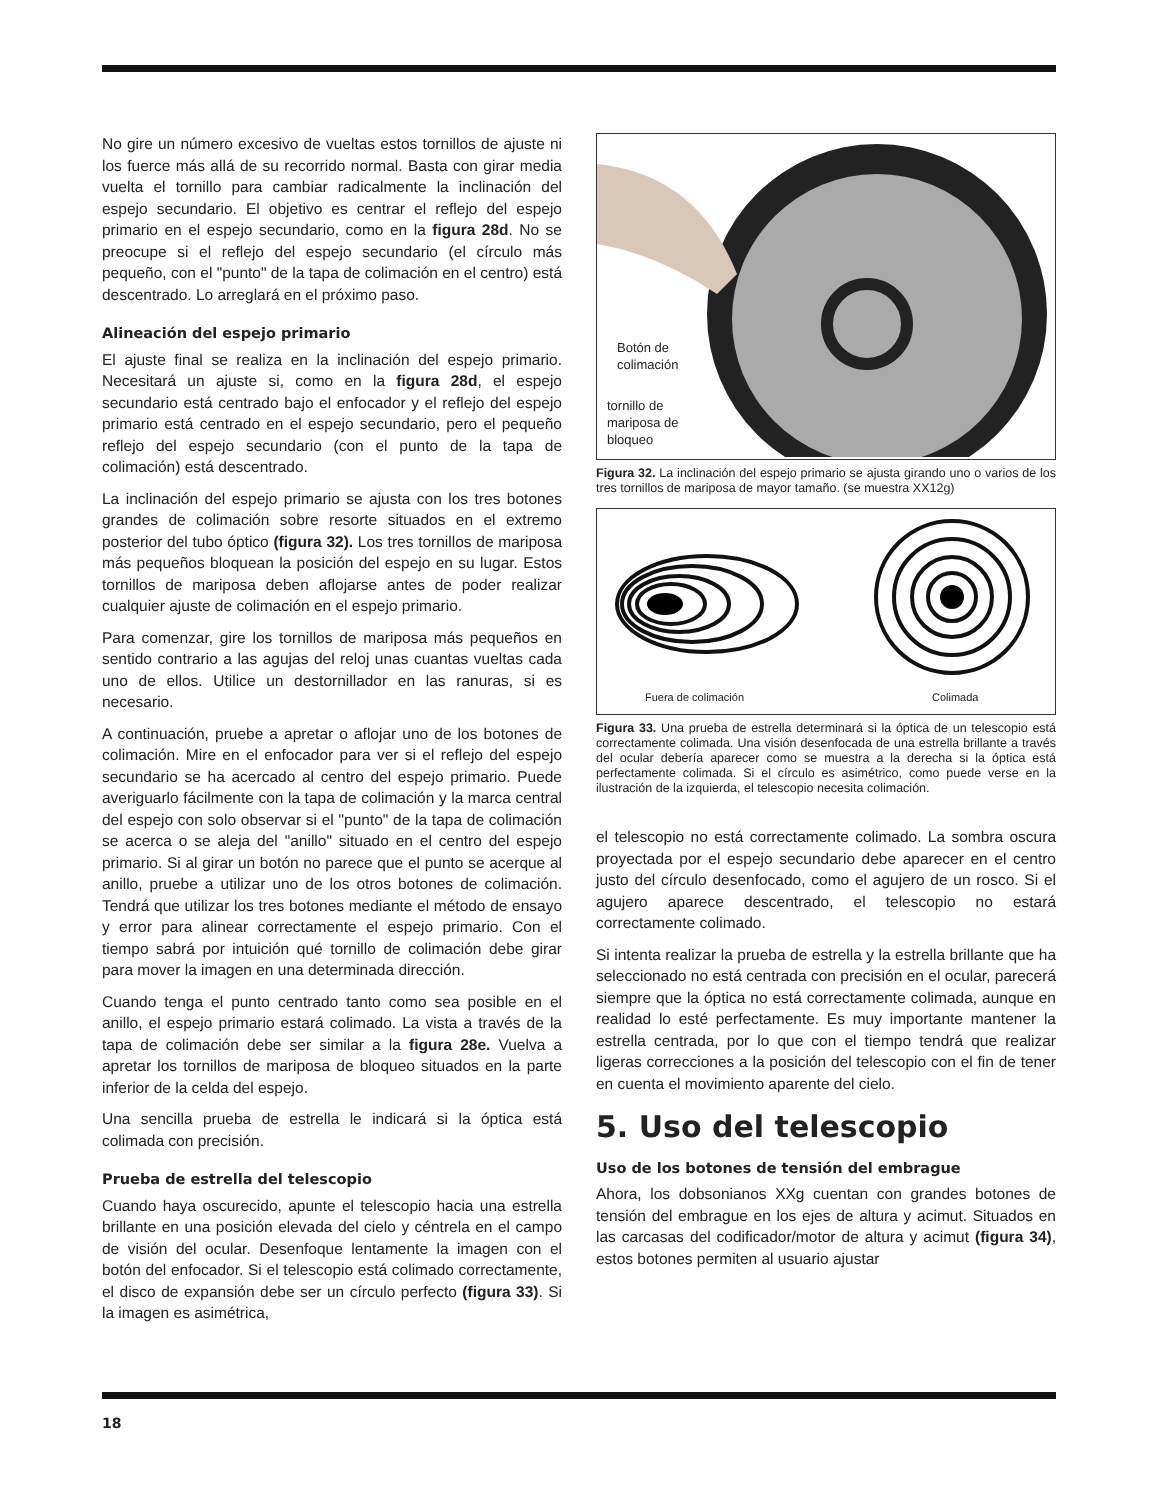No gire un número excesivo de vueltas estos tornillos de ajuste ni los fuerce más allá de su recorrido normal. Basta con girar media vuelta el tornillo para cambiar radicalmente la inclinación del espejo secundario. El objetivo es centrar el reflejo del espejo primario en el espejo secundario, como en la figura 28d. No se preocupe si el reflejo del espejo secundario (el círculo más pequeño, con el "punto" de la tapa de colimación en el centro) está descentrado. Lo arreglará en el próximo paso.
Alineación del espejo primario
El ajuste final se realiza en la inclinación del espejo primario. Necesitará un ajuste si, como en la figura 28d, el espejo secundario está centrado bajo el enfocador y el reflejo del espejo primario está centrado en el espejo secundario, pero el pequeño reflejo del espejo secundario (con el punto de la tapa de colimación) está descentrado.
La inclinación del espejo primario se ajusta con los tres botones grandes de colimación sobre resorte situados en el extremo posterior del tubo óptico (figura 32). Los tres tornillos de mariposa más pequeños bloquean la posición del espejo en su lugar. Estos tornillos de mariposa deben aflojarse antes de poder realizar cualquier ajuste de colimación en el espejo primario.
Para comenzar, gire los tornillos de mariposa más pequeños en sentido contrario a las agujas del reloj unas cuantas vueltas cada uno de ellos. Utilice un destornillador en las ranuras, si es necesario.
A continuación, pruebe a apretar o aflojar uno de los botones de colimación. Mire en el enfocador para ver si el reflejo del espejo secundario se ha acercado al centro del espejo primario. Puede averiguarlo fácilmente con la tapa de colimación y la marca central del espejo con solo observar si el "punto" de la tapa de colimación se acerca o se aleja del "anillo" situado en el centro del espejo primario. Si al girar un botón no parece que el punto se acerque al anillo, pruebe a utilizar uno de los otros botones de colimación. Tendrá que utilizar los tres botones mediante el método de ensayo y error para alinear correctamente el espejo primario. Con el tiempo sabrá por intuición qué tornillo de colimación debe girar para mover la imagen en una determinada dirección.
Cuando tenga el punto centrado tanto como sea posible en el anillo, el espejo primario estará colimado. La vista a través de la tapa de colimación debe ser similar a la figura 28e. Vuelva a apretar los tornillos de mariposa de bloqueo situados en la parte inferior de la celda del espejo.
Una sencilla prueba de estrella le indicará si la óptica está colimada con precisión.
Prueba de estrella del telescopio
Cuando haya oscurecido, apunte el telescopio hacia una estrella brillante en una posición elevada del cielo y céntrela en el campo de visión del ocular. Desenfoque lentamente la imagen con el botón del enfocador. Si el telescopio está colimado correctamente, el disco de expansión debe ser un círculo perfecto (figura 33). Si la imagen es asimétrica,
Botón de
colimación
tornillo de
mariposa de
bloqueo
Figura 32. La inclinación del espejo primario se ajusta girando uno o varios de los tres tornillos de mariposa de mayor tamaño. (se muestra XX12g)
Fuera de colimación Colimada
Figura 33. Una prueba de estrella determinará si la óptica de un telescopio está correctamente colimada. Una visión desenfocada de una estrella brillante a través del ocular debería aparecer como se muestra a la derecha si la óptica está perfectamente colimada. Si el círculo es asimétrico, como puede verse en la ilustración de la izquierda, el telescopio necesita colimación.
el telescopio no está correctamente colimado. La sombra oscura proyectada por el espejo secundario debe aparecer en el centro justo del círculo desenfocado, como el agujero de un rosco. Si el agujero aparece descentrado, el telescopio no estará correctamente colimado.
Si intenta realizar la prueba de estrella y la estrella brillante que ha seleccionado no está centrada con precisión en el ocular, parecerá siempre que la óptica no está correctamente colimada, aunque en realidad lo esté perfectamente. Es muy importante mantener la estrella centrada, por lo que con el tiempo tendrá que realizar ligeras correcciones a la posición del telescopio con el fin de tener en cuenta el movimiento aparente del cielo.
5. Uso del telescopio
Uso de los botones de tensión del embrague
Ahora, los dobsonianos XXg cuentan con grandes botones de tensión del embrague en los ejes de altura y acimut. Situados en las carcasas del codificador/motor de altura y acimut (figura 34), estos botones permiten al usuario ajustar
18